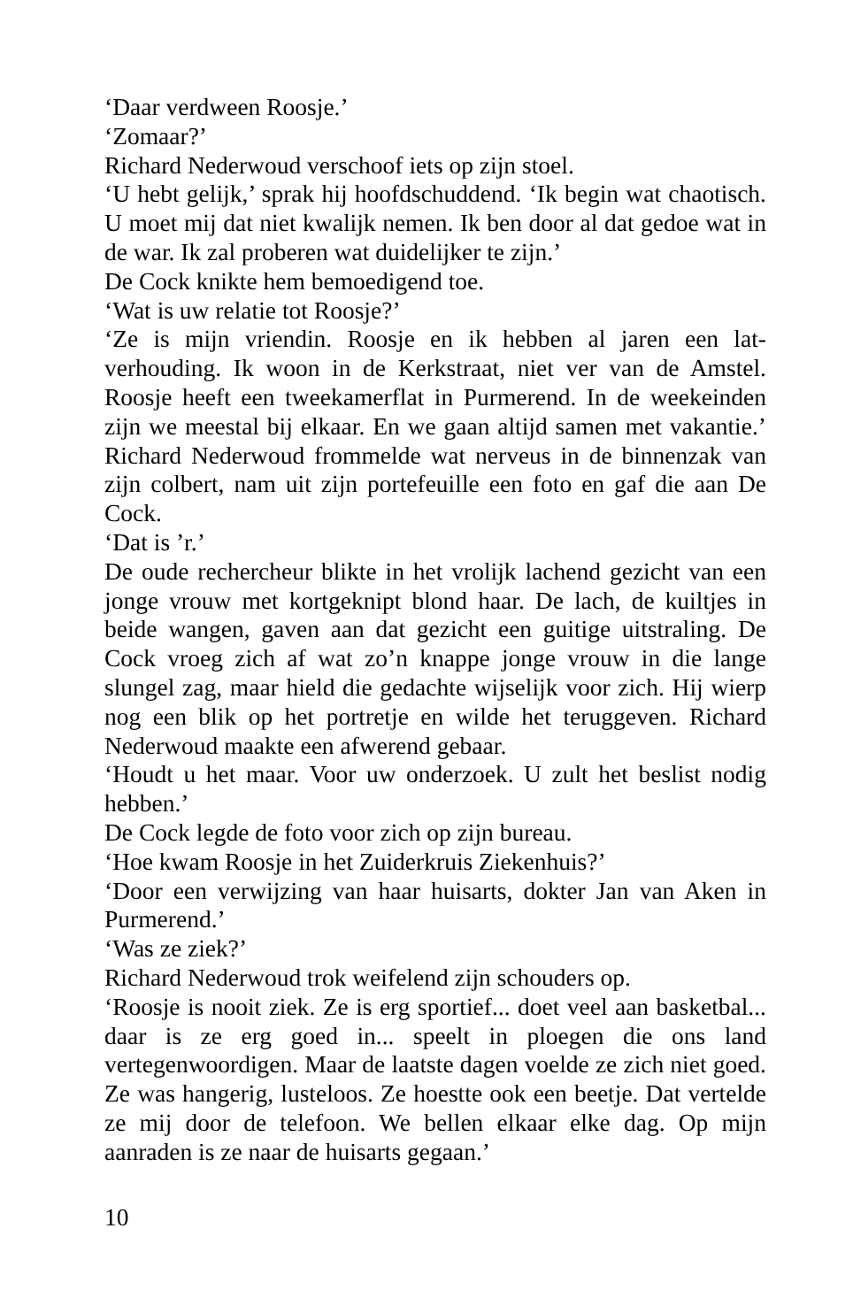‘Daar verdween Roosje.’
‘Zomaar?’
Richard Nederwoud verschoof iets op zijn stoel.
‘U hebt gelijk,’ sprak hij hoofdschuddend. ‘Ik begin wat chaotisch. U moet mij dat niet kwalijk nemen. Ik ben door al dat gedoe wat in de war. Ik zal proberen wat duidelijker te zijn.’
De Cock knikte hem bemoedigend toe.
‘Wat is uw relatie tot Roosje?’
‘Ze is mijn vriendin. Roosje en ik hebben al jaren een lat-verhouding. Ik woon in de Kerkstraat, niet ver van de Amstel. Roosje heeft een tweekamerflat in Purmerend. In de weekeinden zijn we meestal bij elkaar. En we gaan altijd samen met vakantie.’ Richard Nederwoud frommelde wat nerveus in de binnenzak van zijn colbert, nam uit zijn portefeuille een foto en gaf die aan De Cock.
‘Dat is ’r.’
De oude rechercheur blikte in het vrolijk lachend gezicht van een jonge vrouw met kortgeknipt blond haar. De lach, de kuiltjes in beide wangen, gaven aan dat gezicht een guitige uitstraling. De Cock vroeg zich af wat zo’n knappe jonge vrouw in die lange slungel zag, maar hield die gedachte wijselijk voor zich. Hij wierp nog een blik op het portretje en wilde het teruggeven. Richard Nederwoud maakte een afwerend gebaar.
‘Houdt u het maar. Voor uw onderzoek. U zult het beslist nodig hebben.’
De Cock legde de foto voor zich op zijn bureau.
‘Hoe kwam Roosje in het Zuiderkruis Ziekenhuis?’
‘Door een verwijzing van haar huisarts, dokter Jan van Aken in Purmerend.’
‘Was ze ziek?’
Richard Nederwoud trok weifelend zijn schouders op.
‘Roosje is nooit ziek. Ze is erg sportief... doet veel aan basketbal... daar is ze erg goed in... speelt in ploegen die ons land vertegenwoordigen. Maar de laatste dagen voelde ze zich niet goed. Ze was hangerig, lusteloos. Ze hoestte ook een beetje. Dat vertelde ze mij door de telefoon. We bellen elkaar elke dag. Op mijn aanraden is ze naar de huisarts gegaan.’
10